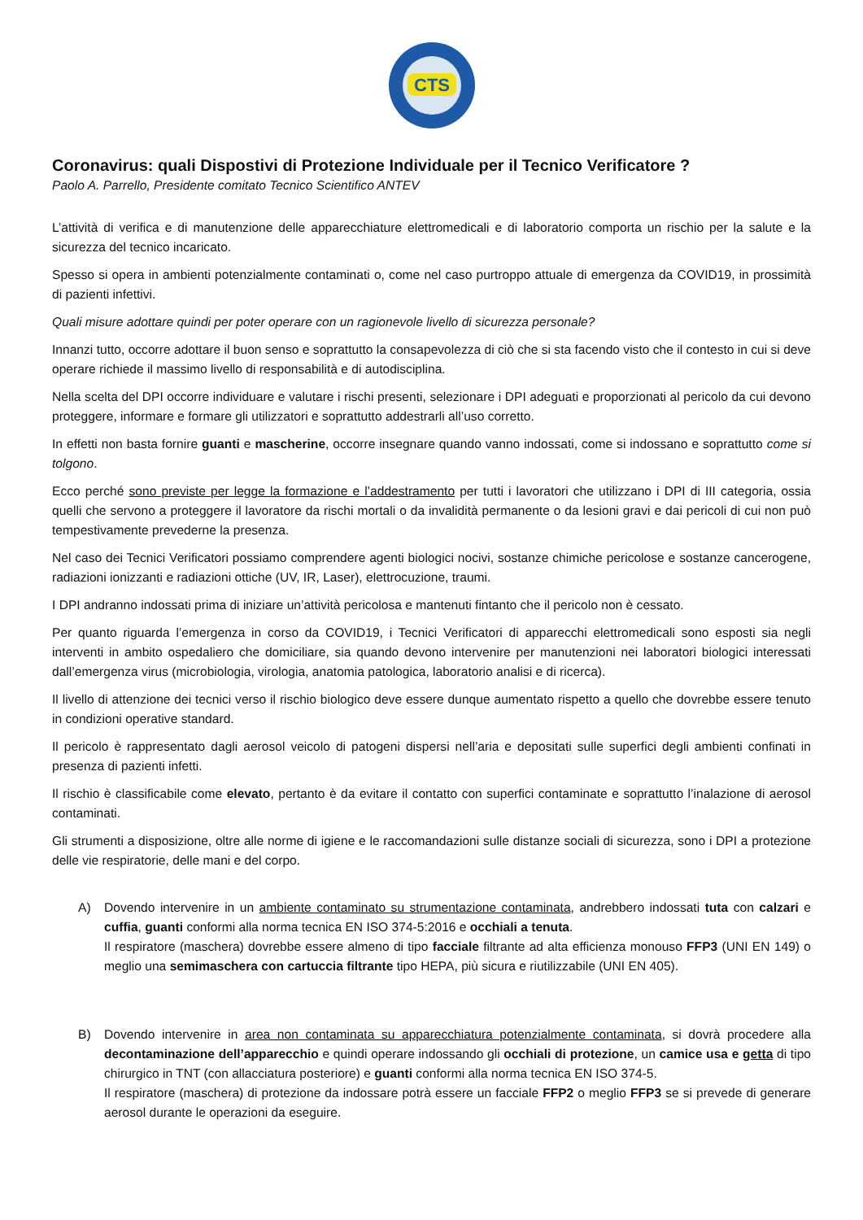CTS
Coronavirus: quali Dispostivi di Protezione Individuale per il Tecnico Verificatore ?
Paolo A. Parrello, Presidente comitato Tecnico Scientifico ANTEV
L’attività di verifica e di manutenzione delle apparecchiature elettromedicali e di laboratorio comporta un rischio per la salute e la sicurezza del tecnico incaricato.
Spesso si opera in ambienti potenzialmente contaminati o, come nel caso purtroppo attuale di emergenza da COVID19, in prossimità di pazienti infettivi.
Quali misure adottare quindi per poter operare con un ragionevole livello di sicurezza personale?
Innanzi tutto, occorre adottare il buon senso e soprattutto la consapevolezza di ciò che si sta facendo visto che il contesto in cui si deve operare richiede il massimo livello di responsabilità e di autodisciplina.
Nella scelta del DPI occorre individuare e valutare i rischi presenti, selezionare i DPI adeguati e proporzionati al pericolo da cui devono proteggere, informare e formare gli utilizzatori e soprattutto addestrarli all’uso corretto.
In effetti non basta fornire guanti e mascherine, occorre insegnare quando vanno indossati, come si indossano e soprattutto come si tolgono.
Ecco perché sono previste per legge la formazione e l’addestramento per tutti i lavoratori che utilizzano i DPI di III categoria, ossia quelli che servono a proteggere il lavoratore da rischi mortali o da invalidità permanente o da lesioni gravi e dai pericoli di cui non può tempestivamente prevederne la presenza.
Nel caso dei Tecnici Verificatori possiamo comprendere agenti biologici nocivi, sostanze chimiche pericolose e sostanze cancerogene, radiazioni ionizzanti e radiazioni ottiche (UV, IR, Laser), elettrocuzione, traumi.
I DPI andranno indossati prima di iniziare un’attività pericolosa e mantenuti fintanto che il pericolo non è cessato.
Per quanto riguarda l’emergenza in corso da COVID19, i Tecnici Verificatori di apparecchi elettromedicali sono esposti sia negli interventi in ambito ospedaliero che domiciliare, sia quando devono intervenire per manutenzioni nei laboratori biologici interessati dall’emergenza virus (microbiologia, virologia, anatomia patologica, laboratorio analisi e di ricerca).
Il livello di attenzione dei tecnici verso il rischio biologico deve essere dunque aumentato rispetto a quello che dovrebbe essere tenuto in condizioni operative standard.
Il pericolo è rappresentato dagli aerosol veicolo di patogeni dispersi nell’aria e depositati sulle superfici degli ambienti confinati in presenza di pazienti infetti.
Il rischio è classificabile come elevato, pertanto è da evitare il contatto con superfici contaminate e soprattutto l’inalazione di aerosol contaminati.
Gli strumenti a disposizione, oltre alle norme di igiene e le raccomandazioni sulle distanze sociali di sicurezza, sono i DPI a protezione delle vie respiratorie, delle mani e del corpo.
A) Dovendo intervenire in un ambiente contaminato su strumentazione contaminata, andrebbero indossati tuta con calzari e cuffia, guanti conformi alla norma tecnica EN ISO 374-5:2016 e occhiali a tenuta.
Il respiratore (maschera) dovrebbe essere almeno di tipo facciale filtrante ad alta efficienza monouso FFP3 (UNI EN 149) o meglio una semimaschera con cartuccia filtrante tipo HEPA, più sicura e riutilizzabile (UNI EN 405).
B) Dovendo intervenire in area non contaminata su apparecchiatura potenzialmente contaminata, si dovrà procedere alla decontaminazione dell’apparecchio e quindi operare indossando gli occhiali di protezione, un camice usa e getta di tipo chirurgico in TNT (con allacciatura posteriore) e guanti conformi alla norma tecnica EN ISO 374-5.
Il respiratore (maschera) di protezione da indossare potrà essere un facciale FFP2 o meglio FFP3 se si prevede di generare aerosol durante le operazioni da eseguire.